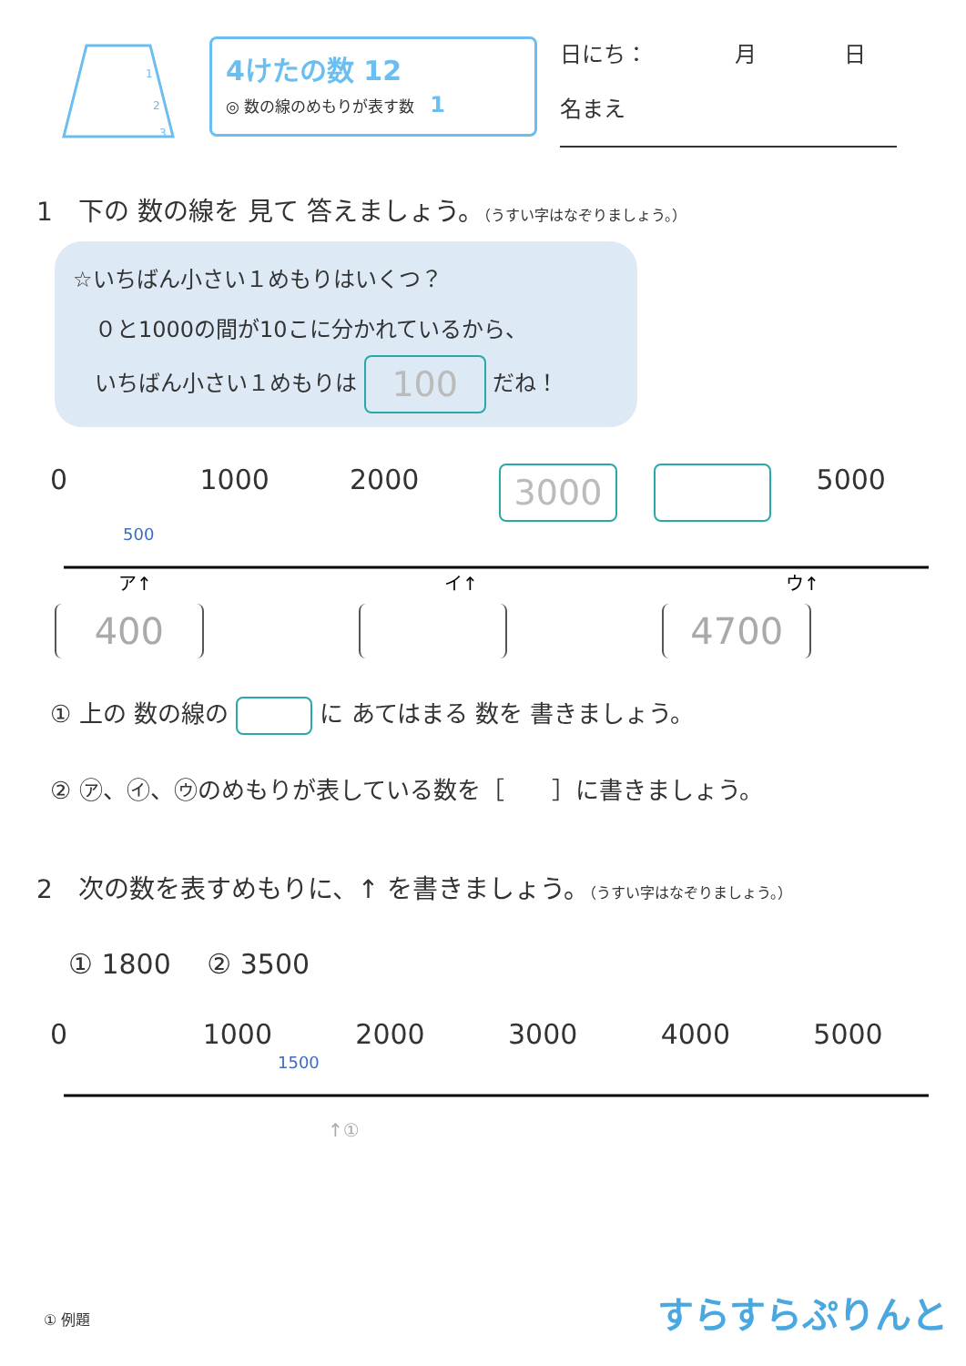1
2
3
4けたの数 12
◎ 数の線のめもりが表す数　1
日にち：　　　　月　　　　日
名まえ
1　下の 数の線を 見て 答えましょう。（うすい字はなぞりましょう。）
☆いちばん小さい１めもりはいくつ？
　０と1000の間が10こに分かれているから、
　いちばん小さい１めもりは 100 だね！
0 1000 2000 3000 5000
500
ア↑
イ↑
ウ↑
400 4700
① 上の 数の線の に あてはまる 数を 書きましょう。
② ㋐、㋑、㋒のめもりが表している数を［　　］に書きましょう。
2　次の数を表すめもりに、↑ を書きましょう。（うすい字はなぞりましょう。）
① 1800　 ② 3500
0 1000 2000 3000 4000 5000
1500
↑①
① 例題 すらすらぷりんと